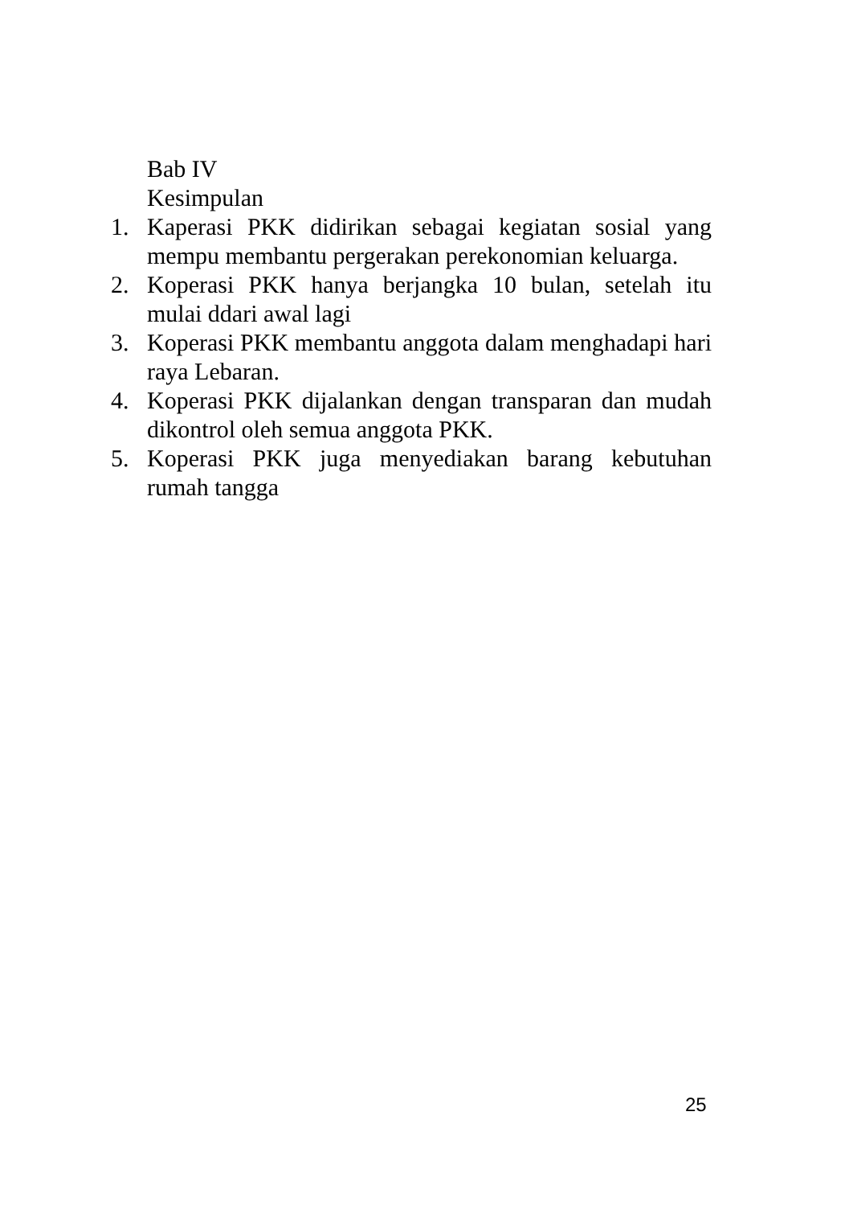Bab IV
Kesimpulan
1. Kaperasi PKK didirikan sebagai kegiatan sosial yang mempu membantu pergerakan perekonomian keluarga.
2. Koperasi PKK hanya berjangka 10 bulan, setelah itu mulai ddari awal lagi
3. Koperasi PKK membantu anggota dalam menghadapi hari raya Lebaran.
4. Koperasi PKK dijalankan dengan transparan dan mudah dikontrol oleh semua anggota PKK.
5. Koperasi PKK juga menyediakan barang kebutuhan rumah tangga
25